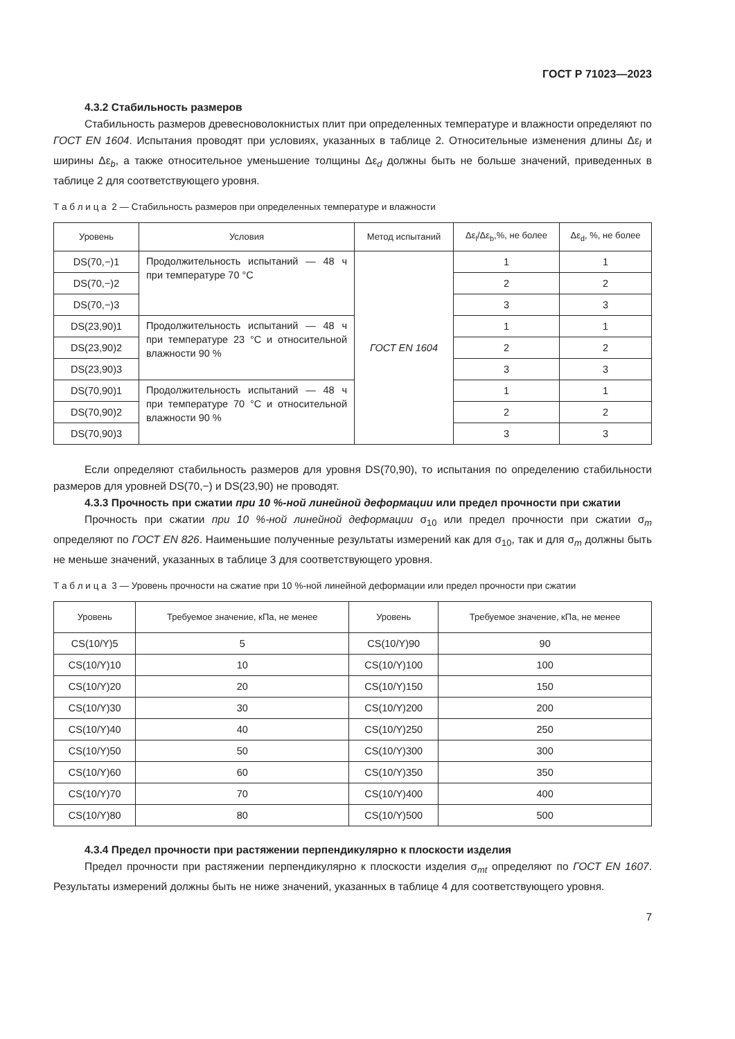ГОСТ Р 71023—2023
4.3.2 Стабильность размеров
Стабильность размеров древесноволокнистых плит при определенных температуре и влажности определяют по ГОСТ EN 1604. Испытания проводят при условиях, указанных в таблице 2. Относительные изменения длины Δε<sub>l</sub> и ширины Δε<sub>b</sub>, а также относительное уменьшение толщины Δε<sub>d</sub> должны быть не больше значений, приведенных в таблице 2 для соответствующего уровня.
Т а б л и ц а 2 — Стабильность размеров при определенных температуре и влажности
| Уровень | Условия | Метод испытаний | Δε<sub>l</sub>/Δε<sub>b</sub>,%, не более | Δε<sub>d</sub>, %, не более |
| --- | --- | --- | --- | --- |
| DS(70,−)1 | Продолжительность испытаний — 48 ч при температуре 70 °C | ГОСТ EN 1604 | 1 | 1 |
| DS(70,−)2 | | | 2 | 2 |
| DS(70,−)3 | | | 3 | 3 |
| DS(23,90)1 | Продолжительность испытаний — 48 ч при температуре 23 °C и относительной влажности 90 % | | 1 | 1 |
| DS(23,90)2 | | | 2 | 2 |
| DS(23,90)3 | | | 3 | 3 |
| DS(70,90)1 | Продолжительность испытаний — 48 ч при температуре 70 °C и относительной влажности 90 % | | 1 | 1 |
| DS(70,90)2 | | | 2 | 2 |
| DS(70,90)3 | | | 3 | 3 |
Если определяют стабильность размеров для уровня DS(70,90), то испытания по определению стабильности размеров для уровней DS(70,−) и DS(23,90) не проводят.
4.3.3 Прочность при сжатии при 10 %-ной линейной деформации или предел прочности при сжатии
Прочность при сжатии при 10 %-ной линейной деформации σ<sub>10</sub> или предел прочности при сжатии σ<sub>m</sub> определяют по ГОСТ EN 826. Наименьшие полученные результаты измерений как для σ<sub>10</sub>, так и для σ<sub>m</sub> должны быть не меньше значений, указанных в таблице 3 для соответствующего уровня.
Т а б л и ц а 3 — Уровень прочности на сжатие при 10 %-ной линейной деформации или предел прочности при сжатии
| Уровень | Требуемое значение, кПа, не менее | Уровень | Требуемое значение, кПа, не менее |
| --- | --- | --- | --- |
| CS(10/Y)5 | 5 | CS(10/Y)90 | 90 |
| CS(10/Y)10 | 10 | CS(10/Y)100 | 100 |
| CS(10/Y)20 | 20 | CS(10/Y)150 | 150 |
| CS(10/Y)30 | 30 | CS(10/Y)200 | 200 |
| CS(10/Y)40 | 40 | CS(10/Y)250 | 250 |
| CS(10/Y)50 | 50 | CS(10/Y)300 | 300 |
| CS(10/Y)60 | 60 | CS(10/Y)350 | 350 |
| CS(10/Y)70 | 70 | CS(10/Y)400 | 400 |
| CS(10/Y)80 | 80 | CS(10/Y)500 | 500 |
4.3.4 Предел прочности при растяжении перпендикулярно к плоскости изделия
Предел прочности при растяжении перпендикулярно к плоскости изделия σ<sub>mt</sub> определяют по ГОСТ EN 1607. Результаты измерений должны быть не ниже значений, указанных в таблице 4 для соответствующего уровня.
7